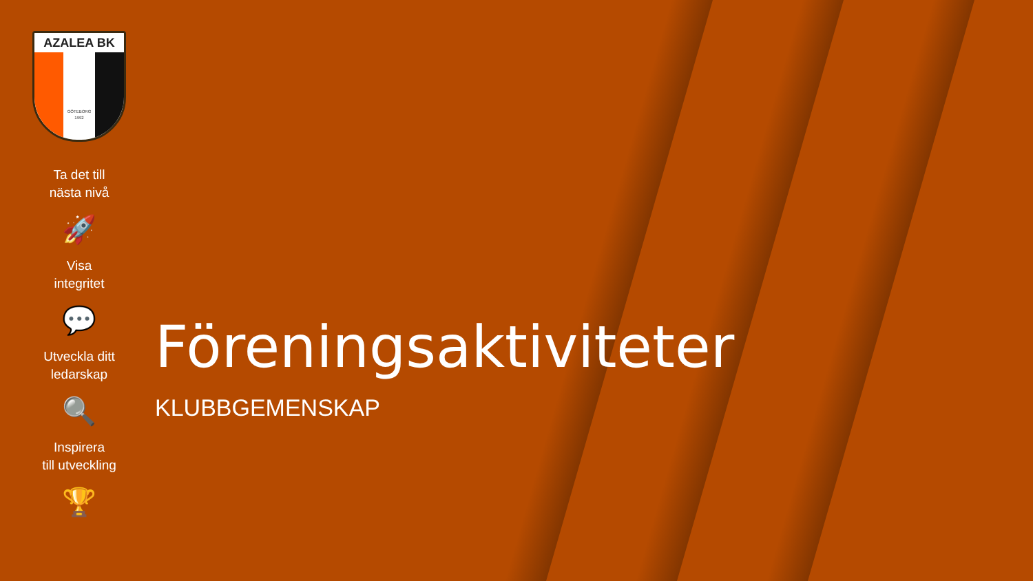AZALEA BK
GÖTEBORG
1992
Ta det till
nästa nivå
🚀
Visa
integritet
💬
Utveckla ditt
ledarskap
🔍
Inspirera
till utveckling
🏆
Föreningsaktiviteter
KLUBBGEMENSKAP